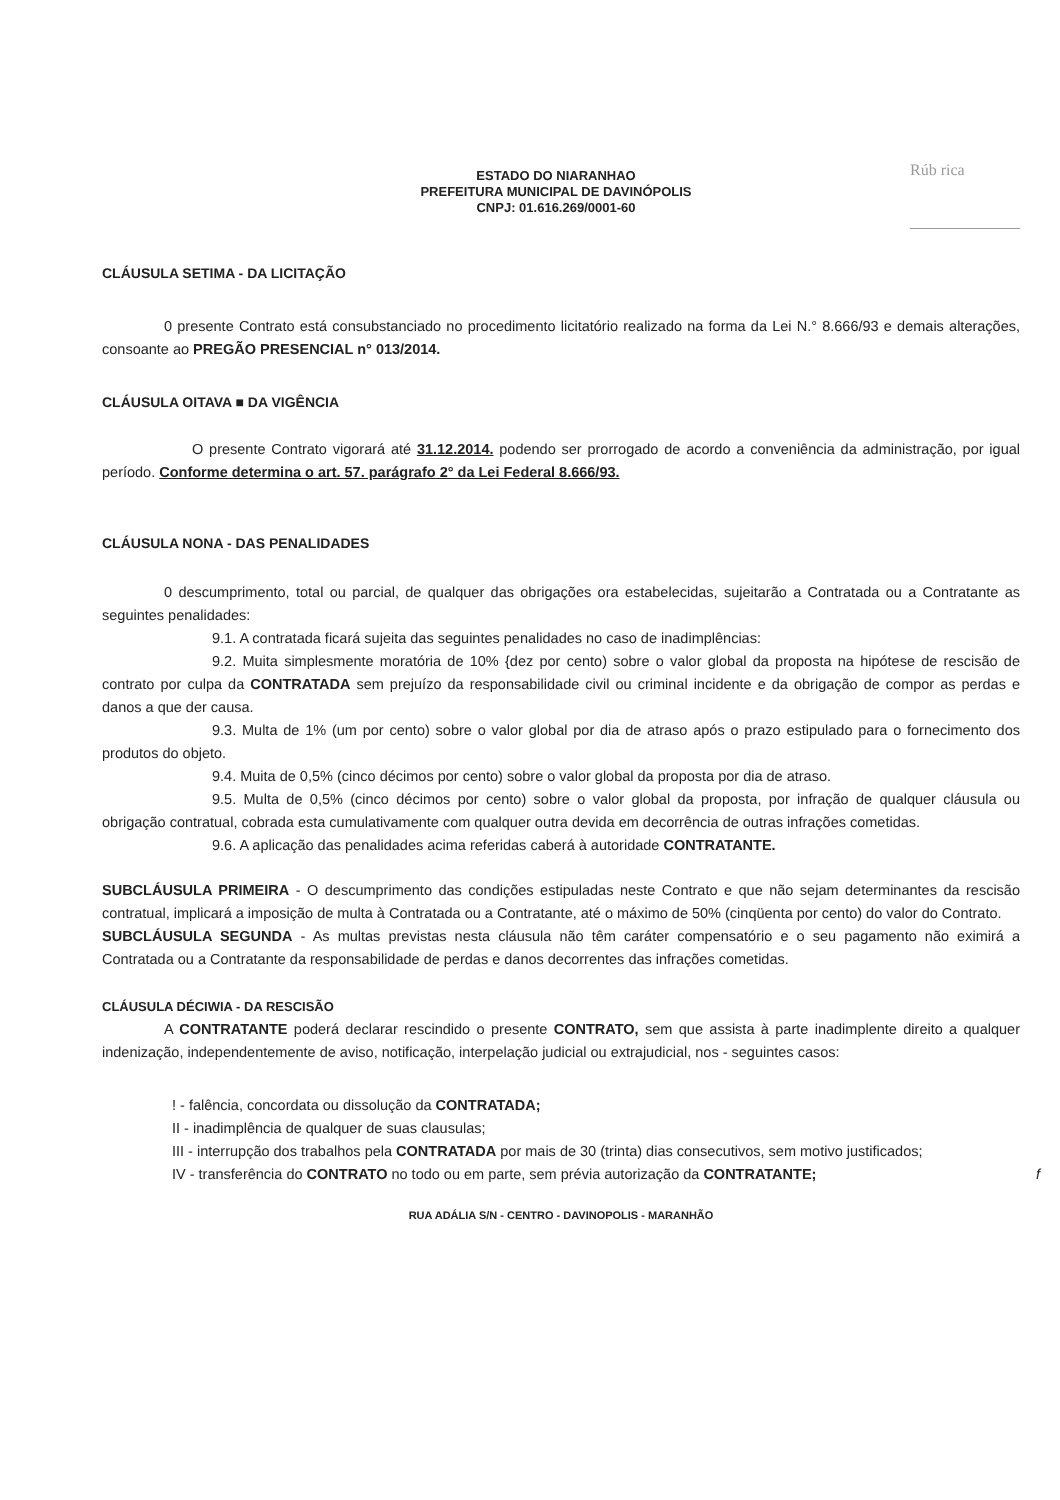Rúb rica
ESTADO DO NIARANHAO
PREFEITURA MUNICIPAL DE DAVINÓPOLIS
CNPJ: 01.616.269/0001-60
CLÁUSULA SETIMA - DA LICITAÇÃO
0 presente Contrato está consubstanciado no procedimento licitatório realizado na forma da Lei N.° 8.666/93 e demais alterações, consoante ao PREGÃO PRESENCIAL n° 013/2014.
CLÁUSULA OITAVA ■ DA VIGÊNCIA
O presente Contrato vigorará até 31.12.2014. podendo ser prorrogado de acordo a conveniência da administração, por igual período. Conforme determina o art. 57. parágrafo 2° da Lei Federal 8.666/93.
CLÁUSULA NONA - DAS PENALIDADES
0 descumprimento, total ou parcial, de qualquer das obrigações ora estabelecidas, sujeitarão a Contratada ou a Contratante as seguintes penalidades:
9.1. A contratada ficará sujeita das seguintes penalidades no caso de inadimplências:
9.2. Muita simplesmente moratória de 10% {dez por cento) sobre o valor global da proposta na hipótese de rescisão de contrato por culpa da CONTRATADA sem prejuízo da responsabilidade civil ou criminal incidente e da obrigação de compor as perdas e danos a que der causa.
9.3. Multa de 1% (um por cento) sobre o valor global por dia de atraso após o prazo estipulado para o fornecimento dos produtos do objeto.
9.4. Muita de 0,5% (cinco décimos por cento) sobre o valor global da proposta por dia de atraso.
9.5. Multa de 0,5% (cinco décimos por cento) sobre o valor global da proposta, por infração de qualquer cláusula ou obrigação contratual, cobrada esta cumulativamente com qualquer outra devida em decorrência de outras infrações cometidas.
9.6. A aplicação das penalidades acima referidas caberá à autoridade CONTRATANTE.
SUBCLÁUSULA PRIMEIRA - O descumprimento das condições estipuladas neste Contrato e que não sejam determinantes da rescisão contratual, implicará a imposição de multa à Contratada ou a Contratante, até o máximo de 50% (cinqüenta por cento) do valor do Contrato.
SUBCLÁUSULA SEGUNDA - As multas previstas nesta cláusula não têm caráter compensatório e o seu pagamento não eximirá a Contratada ou a Contratante da responsabilidade de perdas e danos decorrentes das infrações cometidas.
CLÁUSULA DÉCIWIA - DA RESCISÃO
A CONTRATANTE poderá declarar rescindido o presente CONTRATO, sem que assista à parte inadimplente direito a qualquer indenização, independentemente de aviso, notificação, interpelação judicial ou extrajudicial, nos - seguintes casos:
! - falência, concordata ou dissolução da CONTRATADA;
II - inadimplência de qualquer de suas clausulas;
III - interrupção dos trabalhos pela CONTRATADA por mais de 30 (trinta) dias consecutivos, sem motivo justificados;
IV - transferência do CONTRATO no todo ou em parte, sem prévia autorização da CONTRATANTE; f
RUA ADÁLIA S/N - CENTRO - DAVINOPOLIS - MARANHÃO